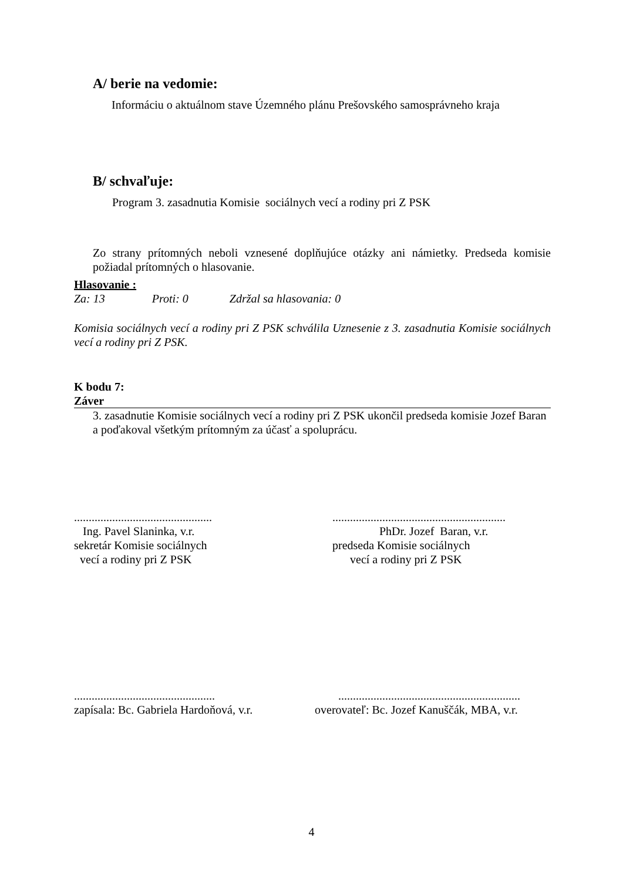A/ berie na vedomie:
Informáciu o aktuálnom stave Územného plánu Prešovského samosprávneho kraja
B/ schvaľuje:
Program 3. zasadnutia Komisie sociálnych vecí a rodiny pri Z PSK
Zo strany prítomných neboli vznesené doplňujúce otázky ani námietky. Predseda komisie požiadal prítomných o hlasovanie.
Hlasovanie :
Za: 13 Proti: 0 Zdržal sa hlasovania: 0
Komisia sociálnych vecí a rodiny pri Z PSK schválila Uznesenie z 3. zasadnutia Komisie sociálnych vecí a rodiny pri Z PSK.
K bodu 7:
Záver
3. zasadnutie Komisie sociálnych vecí a rodiny pri Z PSK ukončil predseda komisie Jozef Baran a poďakoval všetkým prítomným za účasť a spoluprácu.
...............................................
Ing. Pavel Slaninka, v.r.
sekretár Komisie sociálnych
vecí a rodiny pri Z PSK
...........................................................
PhDr. Jozef Baran, v.r.
predseda Komisie sociálnych
vecí a rodiny pri Z PSK
................................................
zapísala: Bc. Gabriela Hardoňová, v.r.
..............................................................
overovateľ: Bc. Jozef Kanuščák, MBA, v.r.
4